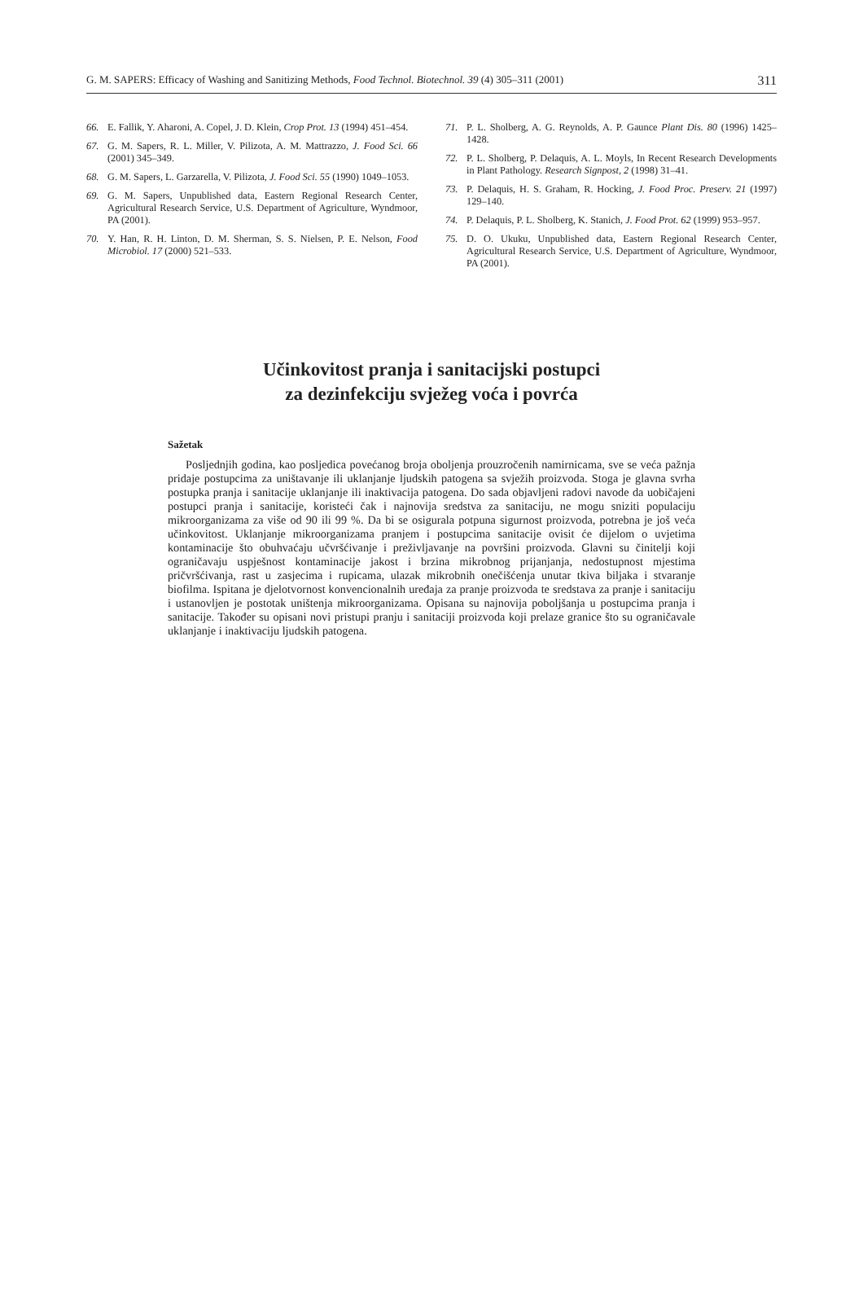G. M. SAPERS: Efficacy of Washing and Sanitizing Methods, Food Technol. Biotechnol. 39 (4) 305–311 (2001) 311
66. E. Fallik, Y. Aharoni, A. Copel, J. D. Klein, Crop Prot. 13 (1994) 451–454.
67. G. M. Sapers, R. L. Miller, V. Pilizota, A. M. Mattrazzo, J. Food Sci. 66 (2001) 345–349.
68. G. M. Sapers, L. Garzarella, V. Pilizota, J. Food Sci. 55 (1990) 1049–1053.
69. G. M. Sapers, Unpublished data, Eastern Regional Research Center, Agricultural Research Service, U.S. Department of Agriculture, Wyndmoor, PA (2001).
70. Y. Han, R. H. Linton, D. M. Sherman, S. S. Nielsen, P. E. Nelson, Food Microbiol. 17 (2000) 521–533.
71. P. L. Sholberg, A. G. Reynolds, A. P. Gaunce Plant Dis. 80 (1996) 1425–1428.
72. P. L. Sholberg, P. Delaquis, A. L. Moyls, In Recent Research Developments in Plant Pathology. Research Signpost, 2 (1998) 31–41.
73. P. Delaquis, H. S. Graham, R. Hocking, J. Food Proc. Preserv. 21 (1997) 129–140.
74. P. Delaquis, P. L. Sholberg, K. Stanich, J. Food Prot. 62 (1999) 953–957.
75. D. O. Ukuku, Unpublished data, Eastern Regional Research Center, Agricultural Research Service, U.S. Department of Agriculture, Wyndmoor, PA (2001).
Učinkovitost pranja i sanitacijski postupci
za dezinfekciju svježeg voća i povrća
Sažetak
Posljednjih godina, kao posljedica povećanog broja oboljenja prouzročenih namirnicama, sve se veća pažnja pridaje postupcima za uništavanje ili uklanjanje ljudskih patogena sa svježih proizvoda. Stoga je glavna svrha postupka pranja i sanitacije uklanjanje ili inaktivacija patogena. Do sada objavljeni radovi navode da uobičajeni postupci pranja i sanitacije, koristeći čak i najnovija sredstva za sanitaciju, ne mogu sniziti populaciju mikroorganizama za više od 90 ili 99 %. Da bi se osigurala potpuna sigurnost proizvoda, potrebna je još veća učinkovitost. Uklanjanje mikroorganizama pranjem i postupcima sanitacije ovisit će dijelom o uvjetima kontaminacije što obuhvaćaju učvršćivanje i preživljavanje na površini proizvoda. Glavni su činitelji koji ograničavaju uspješnost kontaminacije jakost i brzina mikrobnog prijanjanja, nedostupnost mjestima pričvršćivanja, rast u zasjecima i rupicama, ulazak mikrobnih onečišćenja unutar tkiva biljaka i stvaranje biofilma. Ispitana je djelotvornost konvencionalnih uređaja za pranje proizvoda te sredstava za pranje i sanitaciju i ustanovljen je postotak uništenja mikroorganizama. Opisana su najnovija poboljšanja u postupcima pranja i sanitacije. Također su opisani novi pristupi pranju i sanitaciji proizvoda koji prelaze granice što su ograničavale uklanjanje i inaktivaciju ljudskih patogena.